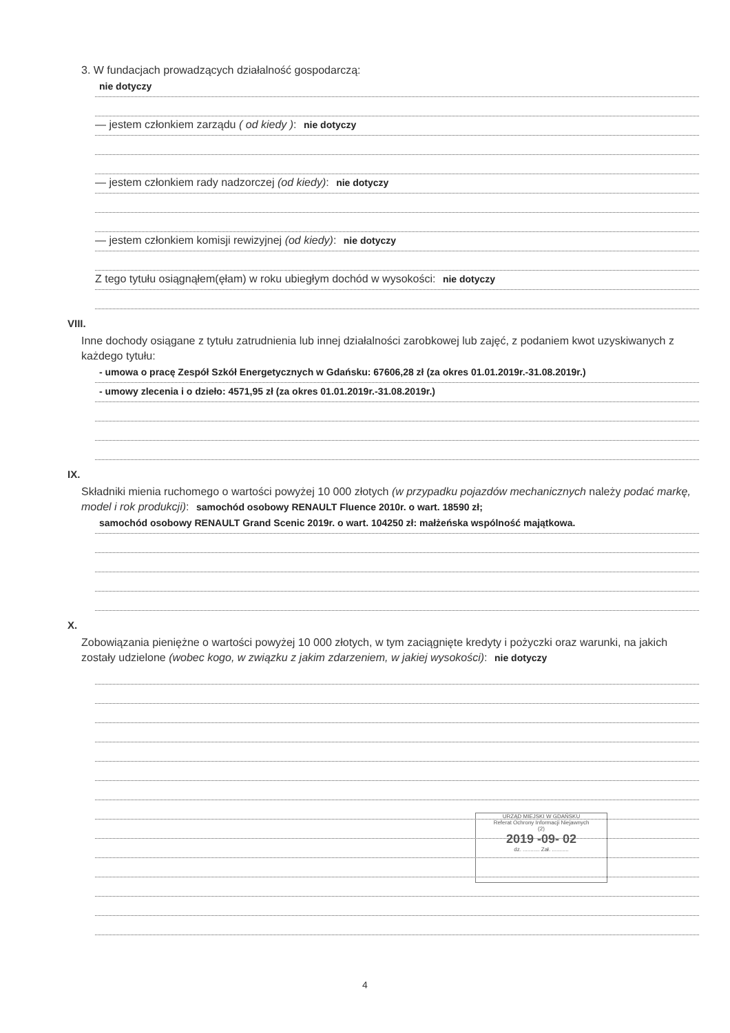3. W fundacjach prowadzących działalność gospodarczą:
nie dotyczy
— jestem członkiem zarządu ( od kiedy ): nie dotyczy
— jestem członkiem rady nadzorczej (od kiedy): nie dotyczy
— jestem członkiem komisji rewizyjnej (od kiedy): nie dotyczy
Z tego tytułu osiągnąłem(ęłam) w roku ubiegłym dochód w wysokości: nie dotyczy
VIII.
Inne dochody osiągane z tytułu zatrudnienia lub innej działalności zarobkowej lub zajęć, z podaniem kwot uzyskiwanych z każdego tytułu:
- umowa o pracę Zespół Szkół Energetycznych w Gdańsku: 67606,28 zł (za okres 01.01.2019r.-31.08.2019r.)
- umowy zlecenia i o dzieło: 4571,95 zł (za okres 01.01.2019r.-31.08.2019r.)
IX.
Składniki mienia ruchomego o wartości powyżej 10 000 złotych (w przypadku pojazdów mechanicznych należy podać markę, model i rok produkcji): samochód osobowy RENAULT Fluence 2010r. o wart. 18590 zł;
samochód osobowy RENAULT Grand Scenic 2019r. o wart. 104250 zł: małżeńska wspólność majątkowa.
X.
Zobowiązania pieniężne o wartości powyżej 10 000 złotych, w tym zaciągnięte kredyty i pożyczki oraz warunki, na jakich zostały udzielone (wobec kogo, w związku z jakim zdarzeniem, w jakiej wysokości): nie dotyczy
URZĄD MIEJSKI W GDAŃSKU
Referat Ochrony Informacji Niejawnych
(2)
2019 -09- 02
dz. ........... Zał. ...........
4